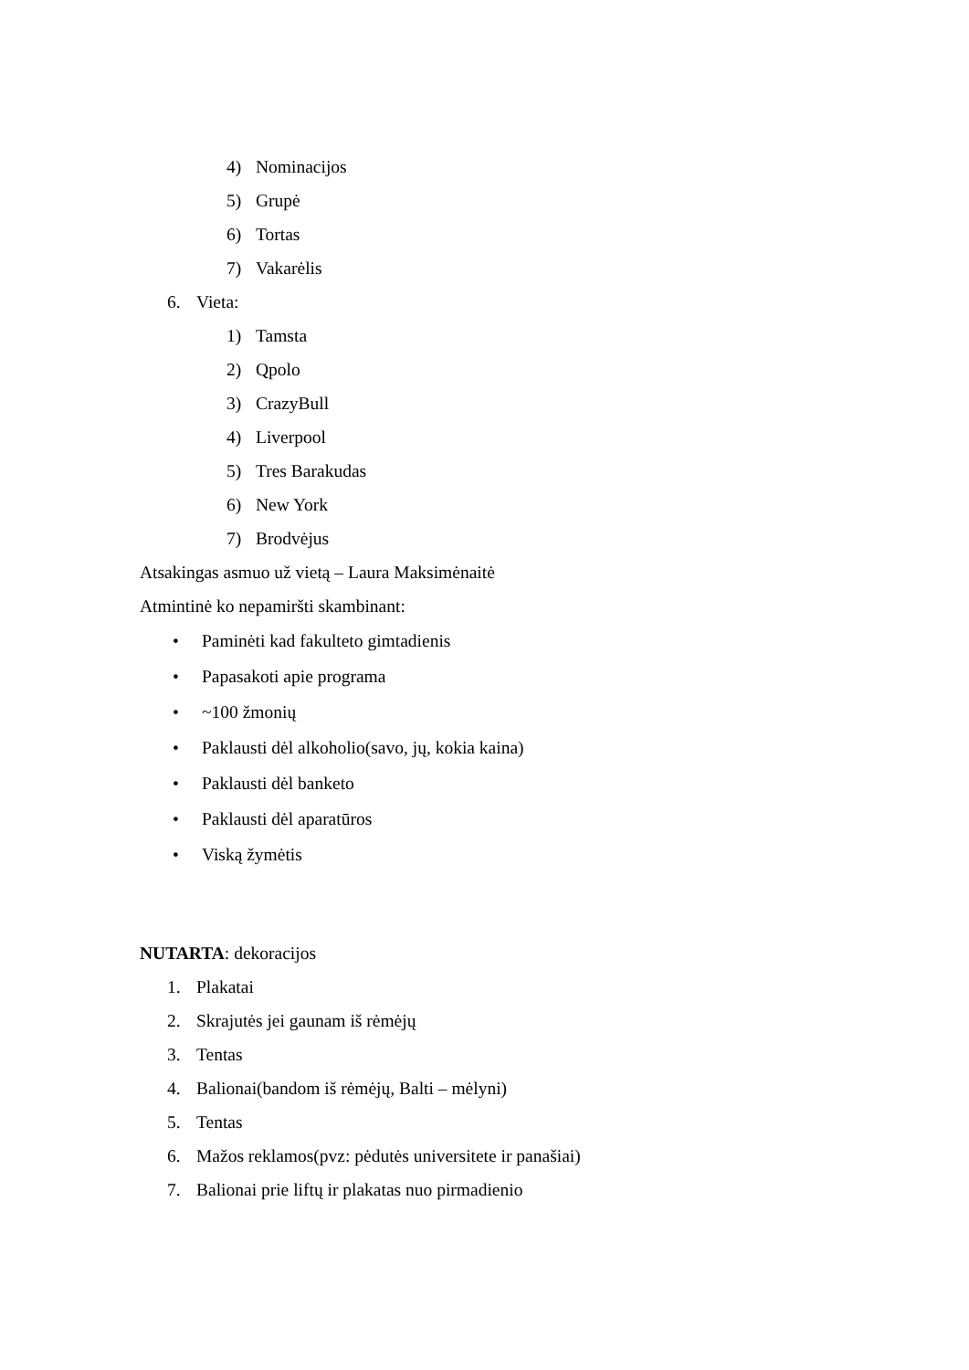4) Nominacijos
5) Grupė
6) Tortas
7) Vakarėlis
6. Vieta:
1) Tamsta
2) Qpolo
3) CrazyBull
4) Liverpool
5) Tres Barakudas
6) New York
7) Brodvėjus
Atsakingas asmuo už vietą – Laura Maksimėnaitė
Atmintinė ko nepamiršti skambinant:
• Paminėti kad fakulteto gimtadienis
• Papasakoti apie programa
• ~100 žmonių
• Paklausti dėl alkoholio(savo, jų, kokia kaina)
• Paklausti dėl banketo
• Paklausti dėl aparatūros
• Viską žymėtis
NUTARTA: dekoracijos
1. Plakatai
2. Skrajutės jei gaunam iš rėmėjų
3. Tentas
4. Balionai(bandom iš rėmėjų, Balti – mėlyni)
5. Tentas
6. Mažos reklamos(pvz: pėdutės universitete ir panašiai)
7. Balionai prie liftų ir plakatas nuo pirmadienio